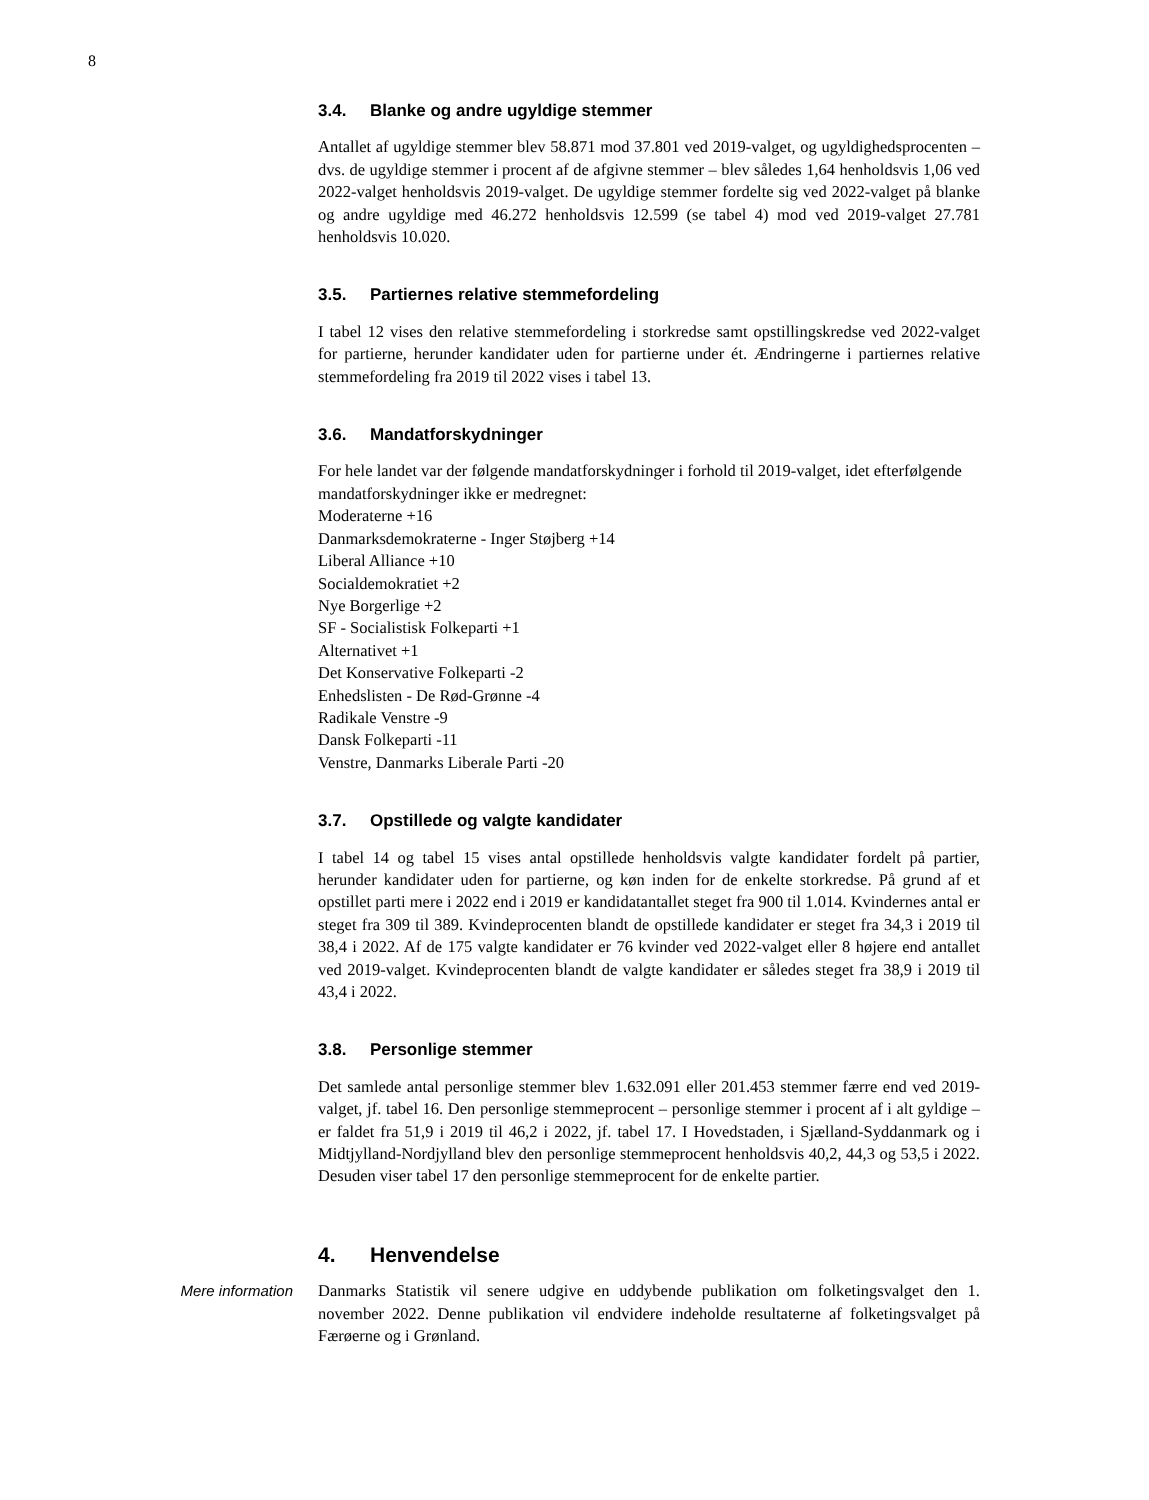8
3.4. Blanke og andre ugyldige stemmer
Antallet af ugyldige stemmer blev 58.871 mod 37.801 ved 2019-valget, og ugyldighedsprocenten – dvs. de ugyldige stemmer i procent af de afgivne stemmer – blev således 1,64 henholdsvis 1,06 ved 2022-valget henholdsvis 2019-valget. De ugyldige stemmer fordelte sig ved 2022-valget på blanke og andre ugyldige med 46.272 henholdsvis 12.599 (se tabel 4) mod ved 2019-valget 27.781 henholdsvis 10.020.
3.5. Partiernes relative stemmefordeling
I tabel 12 vises den relative stemmefordeling i storkredse samt opstillingskredse ved 2022-valget for partierne, herunder kandidater uden for partierne under ét. Ændringerne i partiernes relative stemmefordeling fra 2019 til 2022 vises i tabel 13.
3.6. Mandatforskydninger
For hele landet var der følgende mandatforskydninger i forhold til 2019-valget, idet efterfølgende mandatforskydninger ikke er medregnet:
Moderaterne +16
Danmarksdemokraterne - Inger Støjberg +14
Liberal Alliance +10
Socialdemokratiet +2
Nye Borgerlige +2
SF - Socialistisk Folkeparti +1
Alternativet +1
Det Konservative Folkeparti -2
Enhedslisten - De Rød-Grønne -4
Radikale Venstre -9
Dansk Folkeparti -11
Venstre, Danmarks Liberale Parti -20
3.7. Opstillede og valgte kandidater
I tabel 14 og tabel 15 vises antal opstillede henholdsvis valgte kandidater fordelt på partier, herunder kandidater uden for partierne, og køn inden for de enkelte storkredse. På grund af et opstillet parti mere i 2022 end i 2019 er kandidatantallet steget fra 900 til 1.014. Kvindernes antal er steget fra 309 til 389. Kvindeprocenten blandt de opstillede kandidater er steget fra 34,3 i 2019 til 38,4 i 2022. Af de 175 valgte kandidater er 76 kvinder ved 2022-valget eller 8 højere end antallet ved 2019-valget. Kvindeprocenten blandt de valgte kandidater er således steget fra 38,9 i 2019 til 43,4 i 2022.
3.8. Personlige stemmer
Det samlede antal personlige stemmer blev 1.632.091 eller 201.453 stemmer færre end ved 2019-valget, jf. tabel 16. Den personlige stemmeprocent – personlige stemmer i procent af i alt gyldige – er faldet fra 51,9 i 2019 til 46,2 i 2022, jf. tabel 17. I Hovedstaden, i Sjælland-Syddanmark og i Midtjylland-Nordjylland blev den personlige stemmeprocent henholdsvis 40,2, 44,3 og 53,5 i 2022. Desuden viser tabel 17 den personlige stemmeprocent for de enkelte partier.
4. Henvendelse
Mere information Danmarks Statistik vil senere udgive en uddybende publikation om folketingsvalget den 1. november 2022. Denne publikation vil endvidere indeholde resultaterne af folketingsvalget på Færøerne og i Grønland.